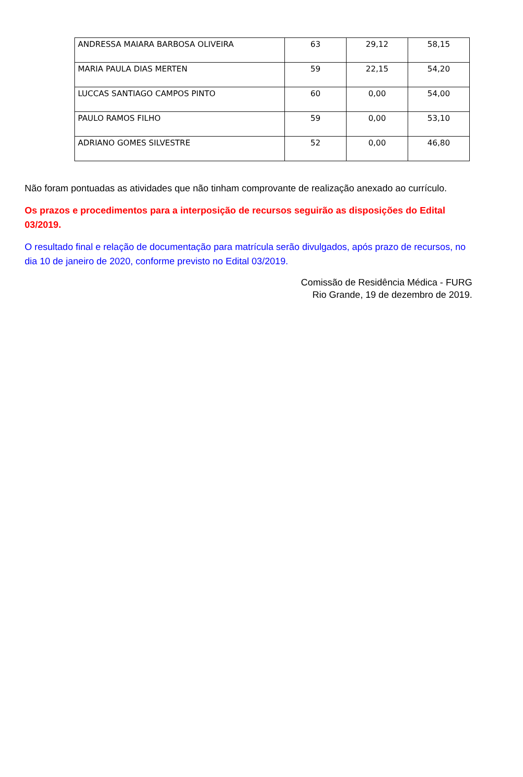| ANDRESSA MAIARA BARBOSA OLIVEIRA | 63 | 29,12 | 58,15 |
| MARIA PAULA DIAS MERTEN | 59 | 22,15 | 54,20 |
| LUCCAS SANTIAGO CAMPOS PINTO | 60 | 0,00 | 54,00 |
| PAULO RAMOS FILHO | 59 | 0,00 | 53,10 |
| ADRIANO GOMES SILVESTRE | 52 | 0,00 | 46,80 |
Não foram pontuadas as atividades que não tinham comprovante de realização anexado ao currículo.
Os prazos e procedimentos para a interposição de recursos seguirão as disposições do Edital 03/2019.
O resultado final e relação de documentação para matrícula serão divulgados, após prazo de recursos, no dia 10 de janeiro de 2020, conforme previsto no Edital 03/2019.
Comissão de Residência Médica - FURG
Rio Grande, 19 de dezembro de 2019.